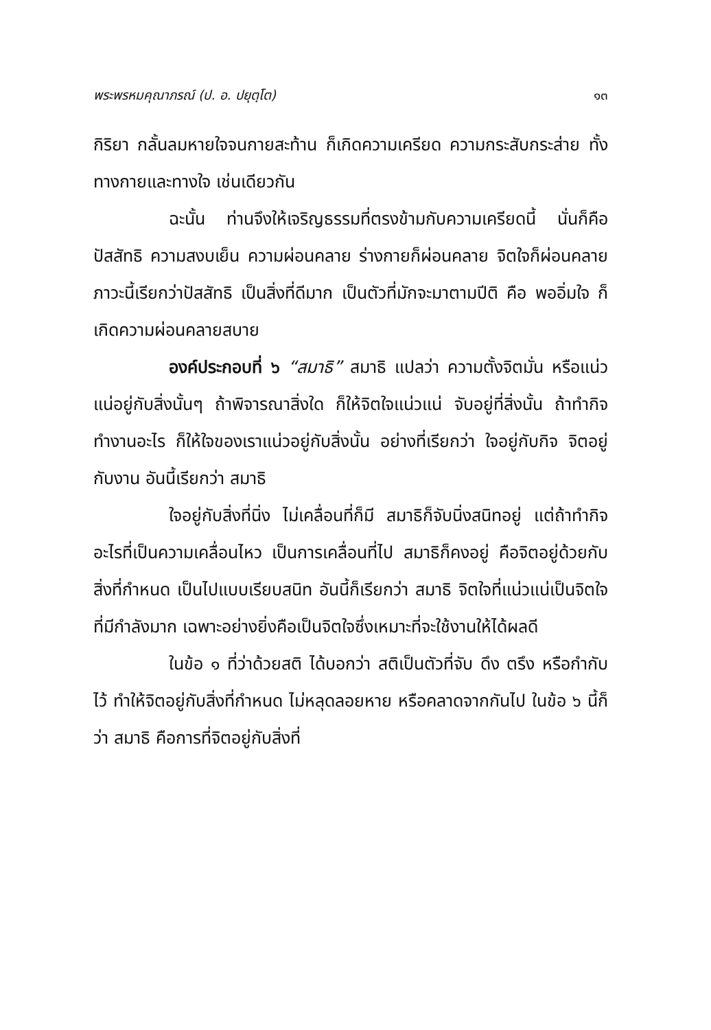พระพรหมคุณาภรณ์ (ป. อ. ปยุตฺโต) ๑๓
กิริยา กลั้นลมหายใจจนกายสะท้าน ก็เกิดความเครียด ความกระสับกระส่าย ทั้งทางกายและทางใจ เช่นเดียวกัน
ฉะนั้น ท่านจึงให้เจริญธรรมที่ตรงข้ามกับความเครียดนี้ นั่นก็คือ ปัสสัทธิ ความสงบเย็น ความผ่อนคลาย ร่างกายก็ผ่อนคลาย จิตใจก็ผ่อนคลาย ภาวะนี้เรียกว่าปัสสัทธิ เป็นสิ่งที่ดีมาก เป็นตัวที่มักจะมาตามปีติ คือ พออิ่มใจ ก็เกิดความผ่อนคลายสบาย
องค์ประกอบที่ ๖ “สมาธิ” สมาธิ แปลว่า ความตั้งจิตมั่น หรือแน่วแน่อยู่กับสิ่งนั้นๆ ถ้าพิจารณาสิ่งใด ก็ให้จิตใจแน่วแน่ จับอยู่ที่สิ่งนั้น ถ้าทำกิจทำงานอะไร ก็ให้ใจของเราแน่วอยู่กับสิ่งนั้น อย่างที่เรียกว่า ใจอยู่กับกิจ จิตอยู่กับงาน อันนี้เรียกว่า สมาธิ
ใจอยู่กับสิ่งที่นิ่ง ไม่เคลื่อนที่ก็มี สมาธิก็จับนิ่งสนิทอยู่ แต่ถ้าทำกิจอะไรที่เป็นความเคลื่อนไหว เป็นการเคลื่อนที่ไป สมาธิก็คงอยู่ คือจิตอยู่ด้วยกับสิ่งที่กำหนด เป็นไปแบบเรียบสนิท อันนี้ก็เรียกว่า สมาธิ จิตใจที่แน่วแน่เป็นจิตใจที่มีกำลังมาก เฉพาะอย่างยิ่งคือเป็นจิตใจซึ่งเหมาะที่จะใช้งานให้ได้ผลดี
ในข้อ ๑ ที่ว่าด้วยสติ ได้บอกว่า สติเป็นตัวที่จับ ดึง ตรึง หรือกำกับไว้ ทำให้จิตอยู่กับสิ่งที่กำหนด ไม่หลุดลอยหาย หรือคลาดจากกันไป ในข้อ ๖ นี้ก็ว่า สมาธิ คือการที่จิตอยู่กับสิ่งที่